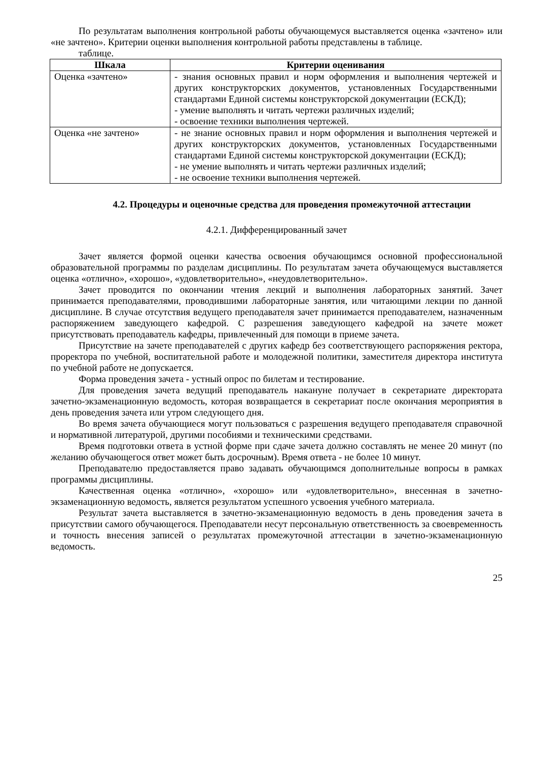По результатам выполнения контрольной работы обучающемуся выставляется оценка «зачтено» или «не зачтено». Критерии оценки выполнения контрольной работы представлены в таблице.
таблице.
| Шкала | Критерии оценивания |
| --- | --- |
| Оценка «зачтено» | - знания основных правил и норм оформления и выполнения чертежей и других конструкторских документов, установленных Государственными стандартами Единой системы конструкторской документации (ЕСКД); - умение выполнять и читать чертежи различных изделий; - освоение техники выполнения чертежей. |
| Оценка «не зачтено» | - не знание основных правил и норм оформления и выполнения чертежей и других конструкторских документов, установленных Государственными стандартами Единой системы конструкторской документации (ЕСКД); - не умение выполнять и читать чертежи различных изделий; - не освоение техники выполнения чертежей. |
4.2. Процедуры и оценочные средства для проведения промежуточной аттестации
4.2.1. Дифференцированный зачет
Зачет является формой оценки качества освоения обучающимся основной профессиональной образовательной программы по разделам дисциплины. По результатам зачета обучающемуся выставляется оценка «отлично», «хорошо», «удовлетворительно», «неудовлетворительно».
Зачет проводится по окончании чтения лекций и выполнения лабораторных занятий. Зачет принимается преподавателями, проводившими лабораторные занятия, или читающими лекции по данной дисциплине. В случае отсутствия ведущего преподавателя зачет принимается преподавателем, назначенным распоряжением заведующего кафедрой. С разрешения заведующего кафедрой на зачете может присутствовать преподаватель кафедры, привлеченный для помощи в приеме зачета.
Присутствие на зачете преподавателей с других кафедр без соответствующего распоряжения ректора, проректора по учебной, воспитательной работе и молодежной политики, заместителя директора института по учебной работе не допускается.
Форма проведения зачета - устный опрос по билетам и тестирование.
Для проведения зачета ведущий преподаватель накануне получает в секретариате директората зачетно-экзаменационную ведомость, которая возвращается в секретариат после окончания мероприятия в день проведения зачета или утром следующего дня.
Во время зачета обучающиеся могут пользоваться с разрешения ведущего преподавателя справочной и нормативной литературой, другими пособиями и техническими средствами.
Время подготовки ответа в устной форме при сдаче зачета должно составлять не менее 20 минут (по желанию обучающегося ответ может быть досрочным). Время ответа - не более 10 минут.
Преподавателю предоставляется право задавать обучающимся дополнительные вопросы в рамках программы дисциплины.
Качественная оценка «отлично», «хорошо» или «удовлетворительно», внесенная в зачетно-экзаменационную ведомость, является результатом успешного усвоения учебного материала.
Результат зачета выставляется в зачетно-экзаменационную ведомость в день проведения зачета в присутствии самого обучающегося. Преподаватели несут персональную ответственность за своевременность и точность внесения записей о результатах промежуточной аттестации в зачетно-экзаменационную ведомость.
25